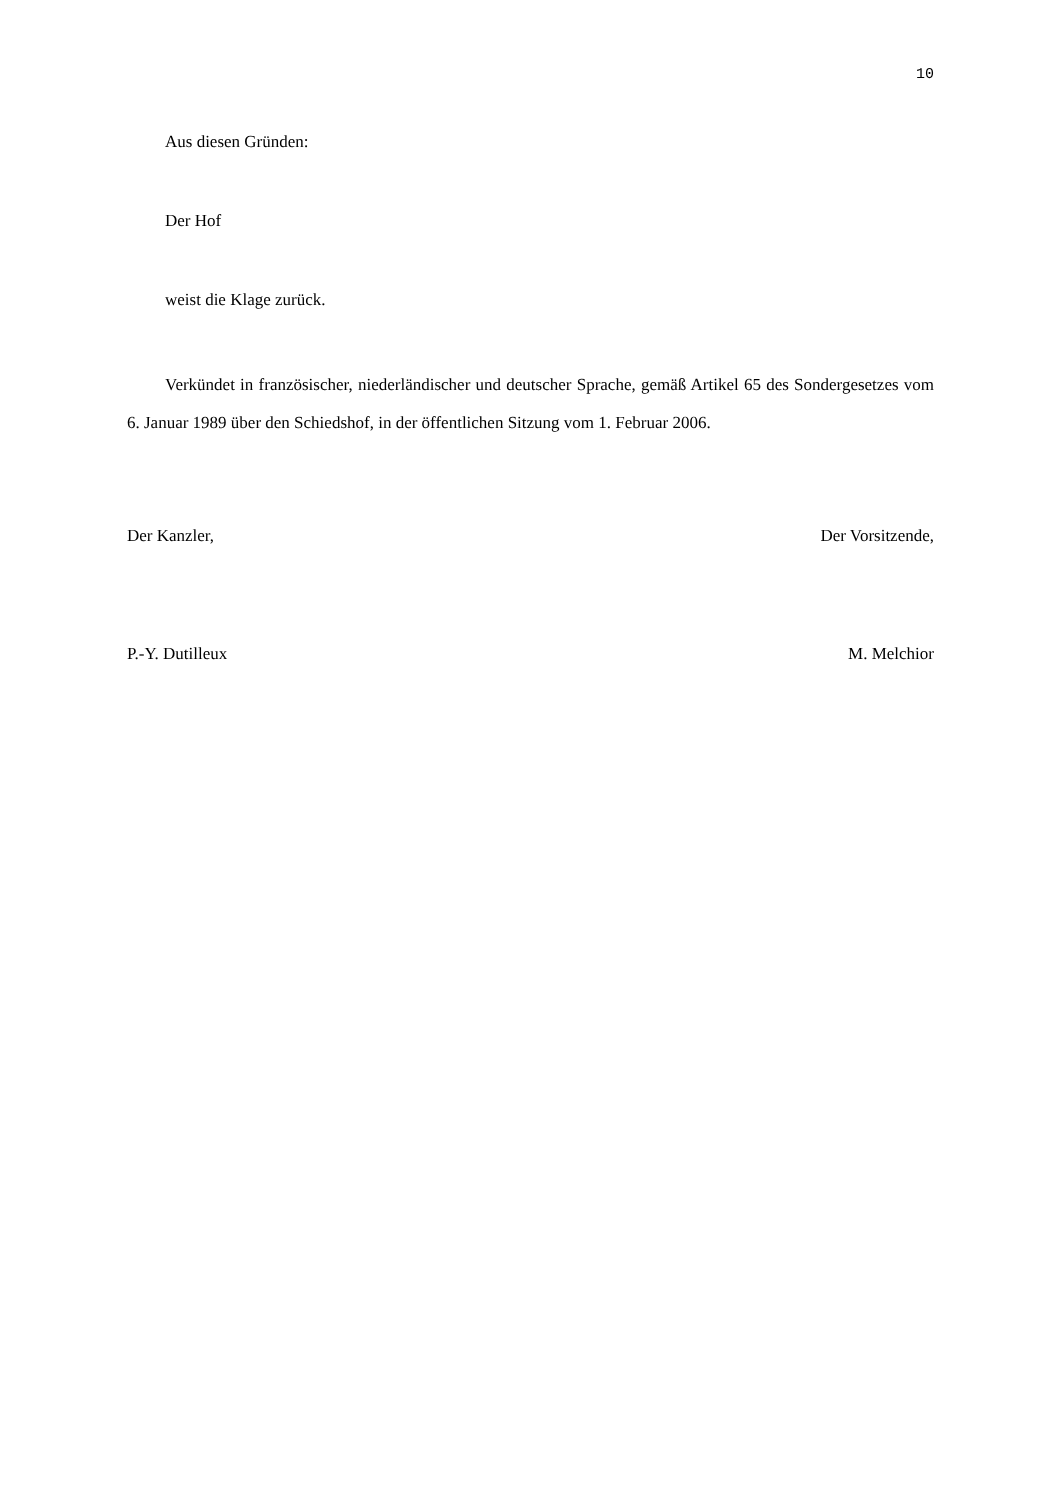10
Aus diesen Gründen:
Der Hof
weist die Klage zurück.
Verkündet in französischer, niederländischer und deutscher Sprache, gemäß Artikel 65 des Sondergesetzes vom 6. Januar 1989 über den Schiedshof, in der öffentlichen Sitzung vom 1. Februar 2006.
Der Kanzler, Der Vorsitzende,
P.-Y. Dutilleux M. Melchior